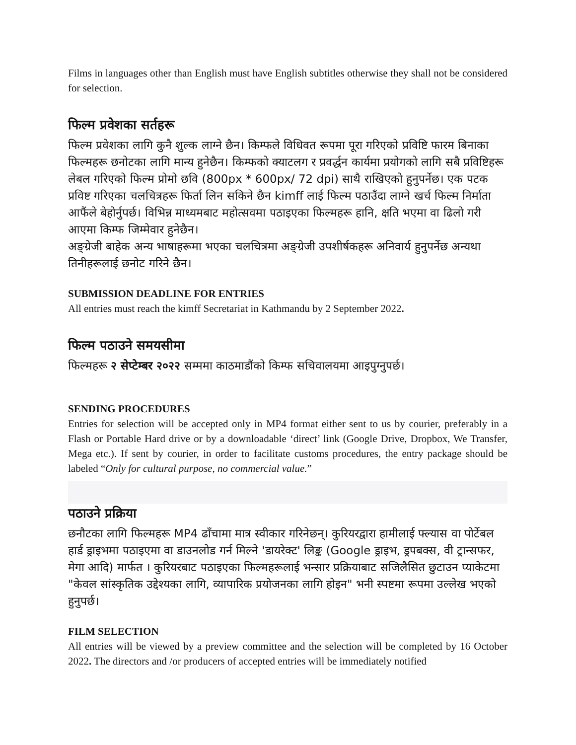Films in languages other than English must have English subtitles otherwise they shall not be considered for selection.
फिल्म प्रवेशका सर्तहरू
फिल्म प्रवेशका लागि कुनै शुल्क लाग्ने छैन। किम्फले विधिवत रूपमा पूरा गरिएको प्रविष्टि फारम बिनाका फिल्महरू छनोटका लागि मान्य हुनेछैन। किम्फको क्याटलग र प्रवर्द्धन कार्यमा प्रयोगको लागि सबै प्रविष्टिहरू लेबल गरिएको फिल्म प्रोमो छवि (800px * 600px/ 72 dpi) साथै राखिएको हुनुपर्नेछ। एक पटक प्रविष्ट गरिएका चलचित्रहरू फिर्ता लिन सकिने छैन kimff लाई फिल्म पठाउँदा लाग्ने खर्च फिल्म निर्माता आफैंले बेहोर्नुपर्छ। विभिन्न माध्यमबाट महोत्सवमा पठाइएका फिल्महरू हानि, क्षति भएमा वा ढिलो गरी आएमा किम्फ जिम्मेवार हुनेछैन।
अङ्ग्रेजी बाहेक अन्य भाषाहरूमा भएका चलचित्रमा अङ्ग्रेजी उपशीर्षकहरू अनिवार्य हुनुपर्नेछ अन्यथा तिनीहरूलाई छनोट गरिने छैन।
SUBMISSION DEADLINE FOR ENTRIES
All entries must reach the kimff Secretariat in Kathmandu by 2 September 2022.
फिल्म पठाउने समयसीमा
फिल्महरू २ सेप्टेम्बर २०२२ सम्ममा काठमाडौंको किम्फ सचिवालयमा आइपुग्नुपर्छ।
SENDING PROCEDURES
Entries for selection will be accepted only in MP4 format either sent to us by courier, preferably in a Flash or Portable Hard drive or by a downloadable ‘direct’ link (Google Drive, Dropbox, We Transfer, Mega etc.). If sent by courier, in order to facilitate customs procedures, the entry package should be labeled “Only for cultural purpose, no commercial value.”
पठाउने प्रक्रिया
छनौटका लागि फिल्महरू MP4 ढाँचामा मात्र स्वीकार गरिनेछन्। कुरियरद्वारा हामीलाई फ्ल्यास वा पोर्टेबल हार्ड ड्राइभमा पठाइएमा वा डाउनलोड गर्न मिल्ने 'डायरेक्ट' लिङ्क (Google ड्राइभ, ड्रपबक्स, वी ट्रान्सफर, मेगा आदि) मार्फत । कुरियरबाट पठाइएका फिल्महरूलाई भन्सार प्रक्रियाबाट सजिलैसित छुटाउन प्याकेटमा "केवल सांस्कृतिक उद्देश्यका लागि, व्यापारिक प्रयोजनका लागि होइन" भनी स्पष्टमा रूपमा उल्लेख भएको हुनुपर्छ।
FILM SELECTION
All entries will be viewed by a preview committee and the selection will be completed by 16 October 2022. The directors and /or producers of accepted entries will be immediately notified